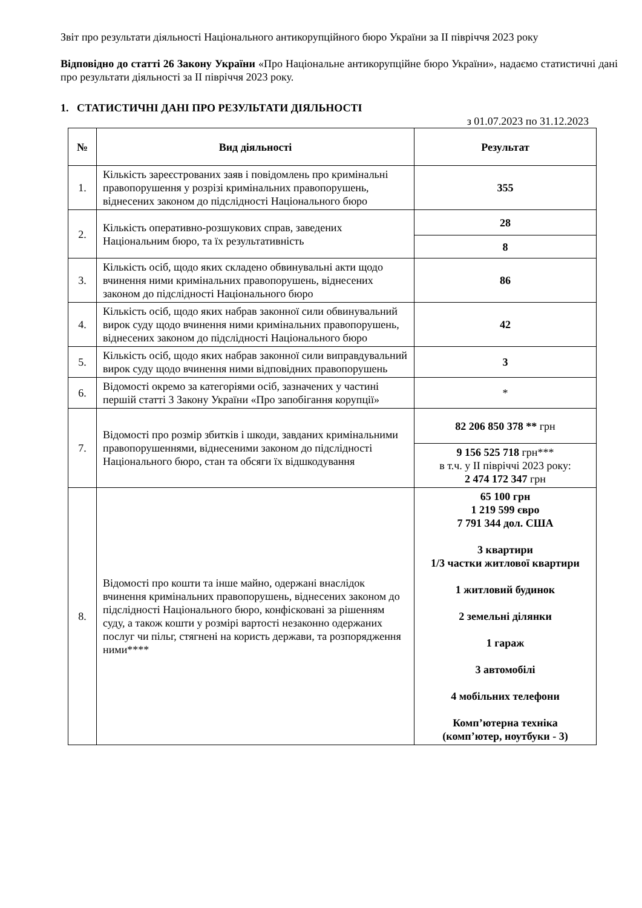Звіт про результати діяльності Національного антикорупційного бюро України за ІІ півріччя 2023 року
Відповідно до статті 26 Закону України «Про Національне антикорупційне бюро України», надаємо статистичні дані про результати діяльності за ІІ півріччя 2023 року.
1. СТАТИСТИЧНІ ДАНІ ПРО РЕЗУЛЬТАТИ ДІЯЛЬНОСТІ
з 01.07.2023 по 31.12.2023
| № | Вид діяльності | Результат |
| --- | --- | --- |
| 1. | Кількість зареєстрованих заяв і повідомлень про кримінальні правопорушення у розрізі кримінальних правопорушень, віднесених законом до підслідності Національного бюро | 355 |
| 2. | Кількість оперативно-розшукових справ, заведених Національним бюро, та їх результативність | 28 |
| | | 8 |
| 3. | Кількість осіб, щодо яких складено обвинувальні акти щодо вчинення ними кримінальних правопорушень, віднесених законом до підслідності Національного бюро | 86 |
| 4. | Кількість осіб, щодо яких набрав законної сили обвинувальний вирок суду щодо вчинення ними кримінальних правопорушень, віднесених законом до підслідності Національного бюро | 42 |
| 5. | Кількість осіб, щодо яких набрав законної сили виправдувальний вирок суду щодо вчинення ними відповідних правопорушень | 3 |
| 6. | Відомості окремо за категоріями осіб, зазначених у частині першій статті 3 Закону України «Про запобігання корупції» | * |
| 7. | Відомості про розмір збитків і шкоди, завданих кримінальними правопорушеннями, віднесеними законом до підслідності Національного бюро, стан та обсяги їх відшкодування | 82 206 850 378 ** грн |
| | | 9 156 525 718 грн*** в т.ч. у ІІ півріччі 2023 року: 2 474 172 347 грн |
| 8. | Відомості про кошти та інше майно, одержані внаслідок вчинення кримінальних правопорушень, віднесених законом до підслідності Національного бюро, конфісковані за рішенням суду, а також кошти у розмірі вартості незаконно одержаних послуг чи пільг, стягнені на користь держави, та розпорядження ними**** | 65 100 грн 1 219 599 євро 7 791 344 дол. США 3 квартири 1/3 частки житлової квартири 1 житловий будинок 2 земельні ділянки 1 гараж 3 автомобілі 4 мобільних телефони Комп’ютерна техніка (комп’ютер, ноутбуки - 3) |